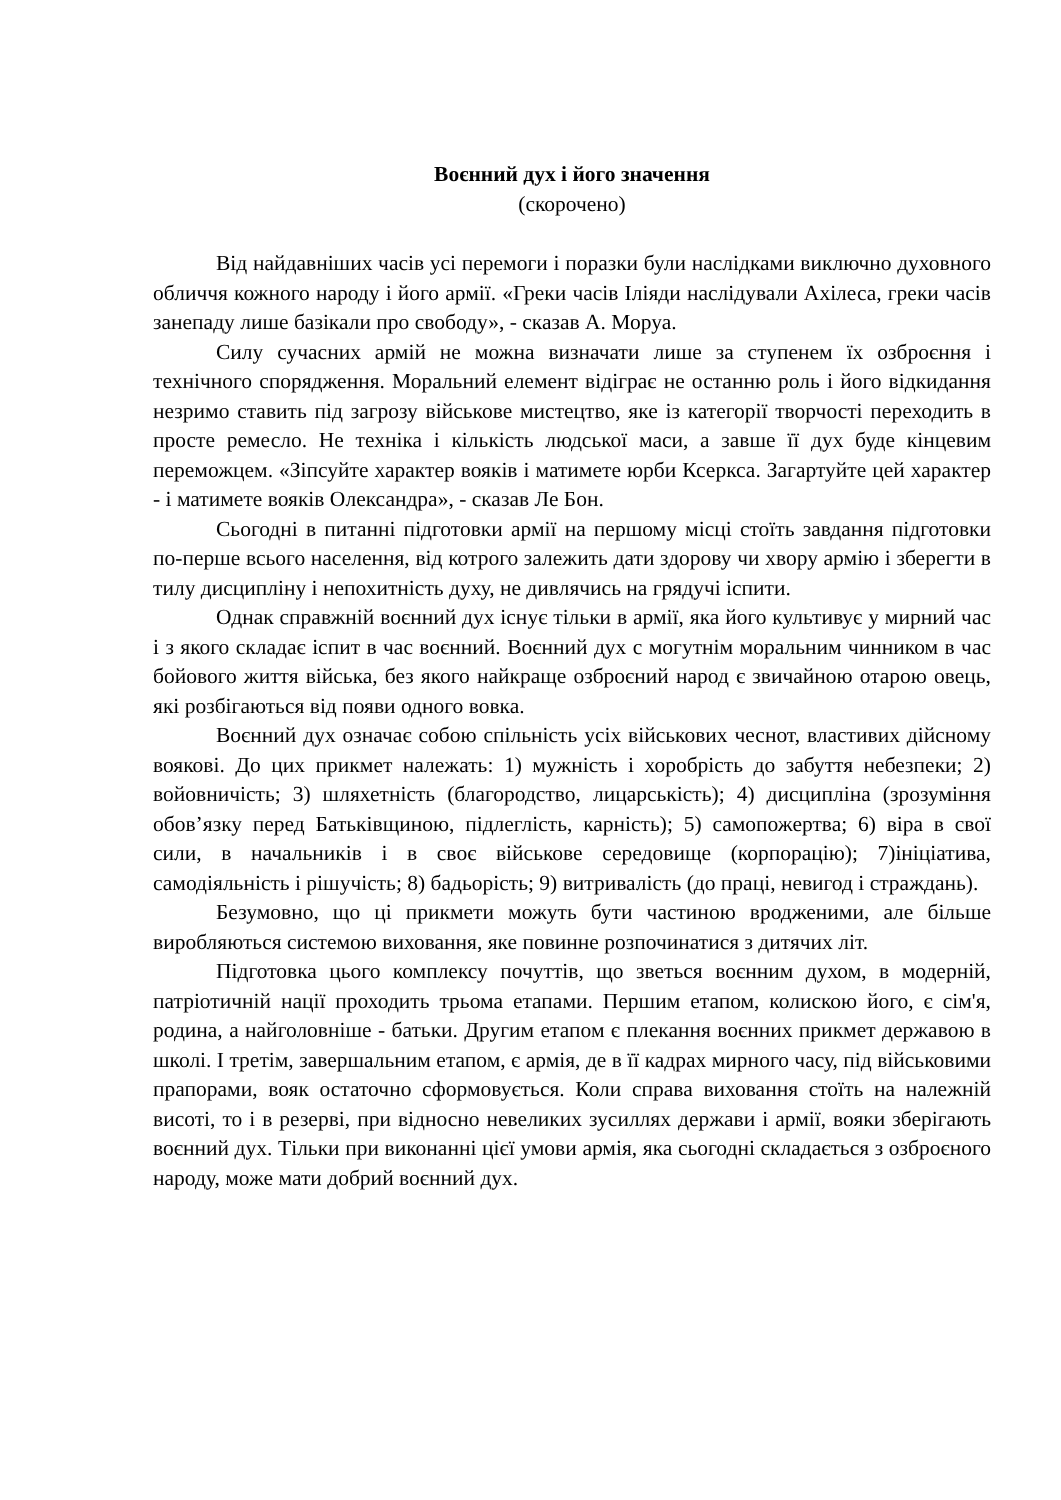Воєнний дух і його значення
(скорочено)
Від найдавніших часів усі перемоги і поразки були наслідками виключно духовного обличчя кожного народу і його армії. «Греки часів Іліяди наслідували Ахілеса, греки часів занепаду лише базікали про свободу», - сказав А. Моруа.
Силу сучасних армій не можна визначати лише за ступенем їх озброєння і технічного спорядження. Моральний елемент відіграє не останню роль і його відкидання незримо ставить під загрозу військове мистецтво, яке із категорії творчості переходить в просте ремесло. Не техніка і кількість людської маси, а завше її дух буде кінцевим переможцем. «Зіпсуйте характер вояків і матимете юрби Ксеркса. Загартуйте цей характер - і матимете вояків Олександра», - сказав Ле Бон.
Сьогодні в питанні підготовки армії на першому місці стоїть завдання підготовки по-перше всього населення, від котрого залежить дати здорову чи хвору армію і зберегти в тилу дисципліну і непохитність духу, не дивлячись на грядучі іспити.
Однак справжній воєнний дух існує тільки в армії, яка його культивує у мирний час і з якого складає іспит в час воєнний. Воєнний дух с могутнім моральним чинником в час бойового життя війська, без якого найкраще озброєний народ є звичайною отарою овець, які розбігаються від появи одного вовка.
Воєнний дух означає собою спільність усіх військових чеснот, властивих дійсному воякові. До цих прикмет належать: 1) мужність і хоробрість до забуття небезпеки; 2) войовничість; 3) шляхетність (благородство, лицарськість); 4) дисципліна (зрозуміння обов’язку перед Батьківщиною, підлеглість, карність); 5) самопожертва; 6) віра в свої сили, в начальників і в своє військове середовище (корпорацію); 7)ініціатива, самодіяльність і рішучість; 8) бадьорість; 9) витривалість (до праці, невигод і страждань).
Безумовно, що ці прикмети можуть бути частиною вродженими, але більше виробляються системою виховання, яке повинне розпочинатися з дитячих літ.
Підготовка цього комплексу почуттів, що зветься воєнним духом, в модерній, патріотичній нації проходить трьома етапами. Першим етапом, колискою його, є сім'я, родина, а найголовніше - батьки. Другим етапом є плекання воєнних прикмет державою в школі. І третім, завершальним етапом, є армія, де в її кадрах мирного часу, під військовими прапорами, вояк остаточно сформовується. Коли справа виховання стоїть на належній висоті, то і в резерві, при відносно невеликих зусиллях держави і армії, вояки зберігають воєнний дух. Тільки при виконанні цієї умови армія, яка сьогодні складається з озброєного народу, може мати добрий воєнний дух.